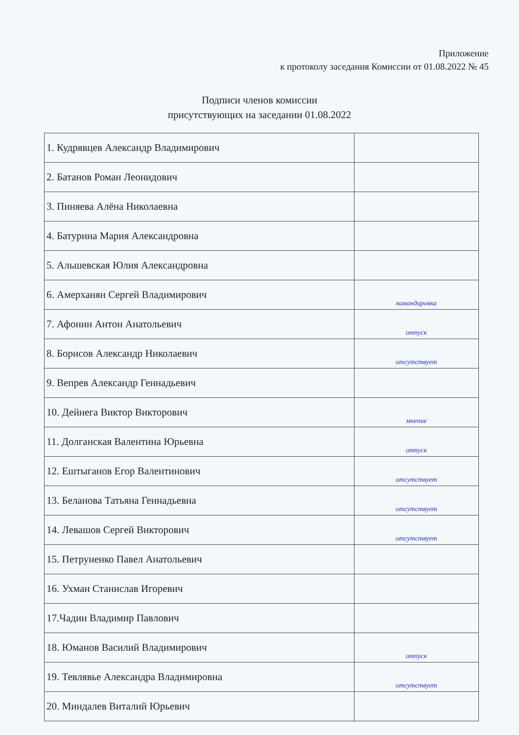Приложение
к протоколу заседания Комиссии от 01.08.2022 № 45
Подписи членов комиссии
присутствующих на заседании 01.08.2022
| 1. Кудрявцев Александр Владимирович | |
| 2. Батанов Роман Леонидович | |
| 3. Пиняева Алёна Николаевна | |
| 4. Батурина Мария Александровна | |
| 5. Альшевская Юлия Александровна | |
| 6. Амерханян Сергей Владимирович | командировка |
| 7. Афонин Антон Анатольевич | отпуск |
| 8. Борисов Александр Николаевич | отсутствует |
| 9. Вепрев Александр Геннадьевич | |
| 10. Дейнега Виктор Викторович | мнение |
| 11. Долганская Валентина Юрьевна | отпуск |
| 12. Ештыганов Егор Валентинович | отсутствует |
| 13. Беланова Татьяна Геннадьевна | отсутствует |
| 14. Левашов Сергей Викторович | отсутствует |
| 15. Петруненко Павел Анатольевич | |
| 16. Ухман Станислав Игоревич | |
| 17.Чадин Владимир Павлович | |
| 18. Юманов Василий Владимирович | отпуск |
| 19. Тевлявье Александра Владимировна | отсутствует |
| 20. Миндалев Виталий Юрьевич | |